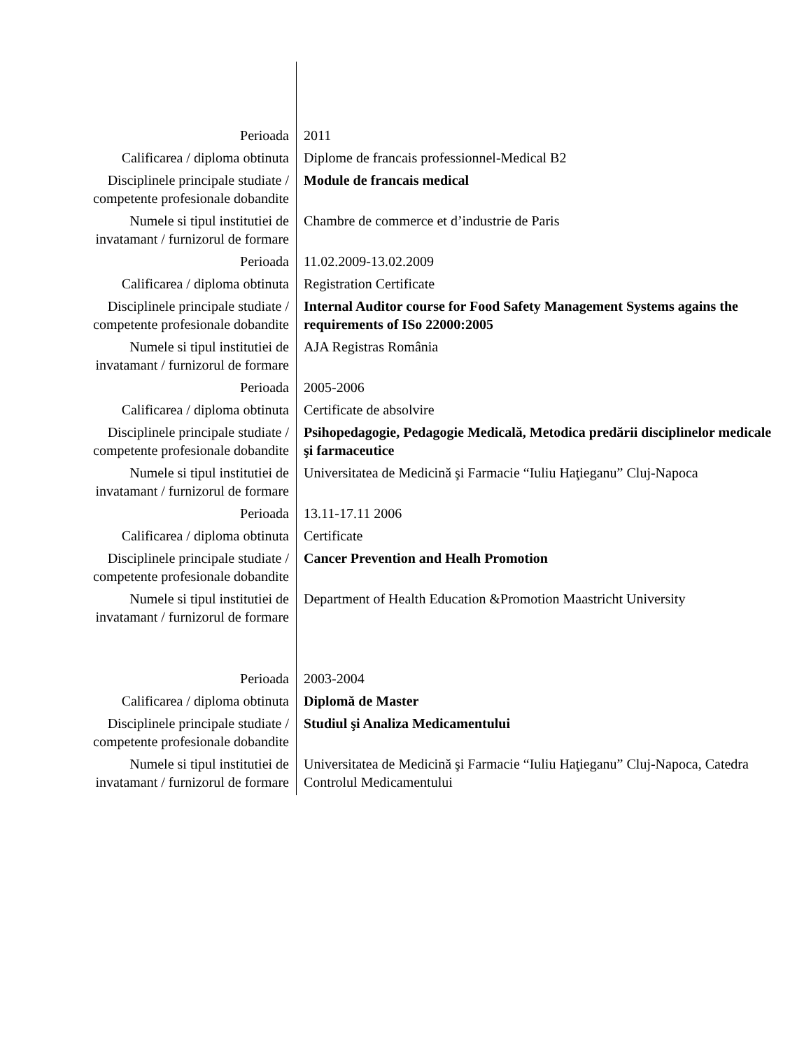| Perioada | 2011 |
| Calificarea / diploma obtinuta | Diplome de francais professionnel-Medical B2 |
| Disciplinele principale studiate / competente profesionale dobandite | Module de francais medical |
| Numele si tipul institutiei de invatamant / furnizorul de formare | Chambre de commerce et d’industrie de Paris |
| Perioada | 11.02.2009-13.02.2009 |
| Calificarea / diploma obtinuta | Registration Certificate |
| Disciplinele principale studiate / competente profesionale dobandite | Internal Auditor course for Food Safety Management Systems agains the requirements of ISo 22000:2005 |
| Numele si tipul institutiei de invatamant / furnizorul de formare | AJA Registras România |
| Perioada | 2005-2006 |
| Calificarea / diploma obtinuta | Certificate de absolvire |
| Disciplinele principale studiate / competente profesionale dobandite | Psihopedagogie, Pedagogie Medicală, Metodica predării disciplinelor medicale şi farmaceutice |
| Numele si tipul institutiei de invatamant / furnizorul de formare | Universitatea de Medicină şi Farmacie “Iuliu Haţieganu” Cluj-Napoca |
| Perioada | 13.11-17.11 2006 |
| Calificarea / diploma obtinuta | Certificate |
| Disciplinele principale studiate / competente profesionale dobandite | Cancer Prevention and Healh Promotion |
| Numele si tipul institutiei de invatamant / furnizorul de formare | Department of Health Education &Promotion Maastricht University |
| Perioada | 2003-2004 |
| Calificarea / diploma obtinuta | Diplomă de Master |
| Disciplinele principale studiate / competente profesionale dobandite | Studiul şi Analiza Medicamentului |
| Numele si tipul institutiei de invatamant / furnizorul de formare | Universitatea de Medicină şi Farmacie “Iuliu Haţieganu” Cluj-Napoca, Catedra Controlul Medicamentului |